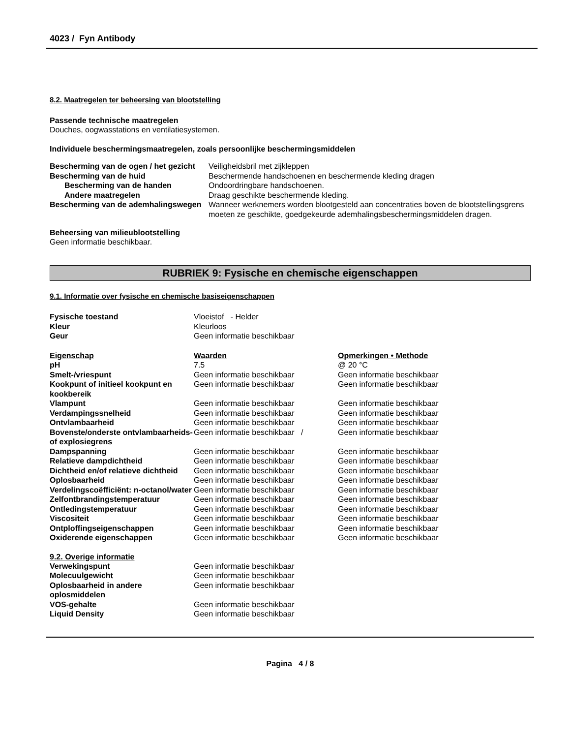4023 / Fyn Antibody
8.2. Maatregelen ter beheersing van blootstelling
Passende technische maatregelen
Douches, oogwasstations en ventilatiesystemen.
Individuele beschermingsmaatregelen, zoals persoonlijke beschermingsmiddelen
| Bescherming van de ogen / het gezicht | Veiligheidsbril met zijkleppen |
| Bescherming van de huid | Beschermende handschoenen en beschermende kleding dragen |
| Bescherming van de handen | Ondoordringbare handschoenen. |
| Andere maatregelen | Draag geschikte beschermende kleding. |
| Bescherming van de ademhalingswegen | Wanneer werknemers worden blootgesteld aan concentraties boven de blootstellingsgrens moeten ze geschikte, goedgekeurde ademhalingsbeschermingsmiddelen dragen. |
Beheersing van milieublootstelling
Geen informatie beschikbaar.
RUBRIEK 9: Fysische en chemische eigenschappen
9.1. Informatie over fysische en chemische basiseigenschappen
| Fysische toestand | Vloeistof - Helder |
| Kleur | Kleurloos |
| Geur | Geen informatie beschikbaar |
| Eigenschap | Waarden | Opmerkingen • Methode |
| --- | --- | --- |
| pH | 7.5 | @ 20 °C |
| Smelt-/vriespunt | Geen informatie beschikbaar | Geen informatie beschikbaar |
| Kookpunt of initieel kookpunt en kookbereik | Geen informatie beschikbaar | Geen informatie beschikbaar |
| Vlampunt | Geen informatie beschikbaar | Geen informatie beschikbaar |
| Verdampingssnelheid | Geen informatie beschikbaar | Geen informatie beschikbaar |
| Ontvlambaarheid | Geen informatie beschikbaar | Geen informatie beschikbaar |
| Bovenste/onderste ontvlambaarheids- of explosiegrens | Geen informatie beschikbaar / | Geen informatie beschikbaar |
| Dampspanning | Geen informatie beschikbaar | Geen informatie beschikbaar |
| Relatieve dampdichtheid | Geen informatie beschikbaar | Geen informatie beschikbaar |
| Dichtheid en/of relatieve dichtheid | Geen informatie beschikbaar | Geen informatie beschikbaar |
| Oplosbaarheid | Geen informatie beschikbaar | Geen informatie beschikbaar |
| Verdelingscoëfficiënt: n-octanol/water | Geen informatie beschikbaar | Geen informatie beschikbaar |
| Zelfontbrandingstemperatuur | Geen informatie beschikbaar | Geen informatie beschikbaar |
| Ontledingstemperatuur | Geen informatie beschikbaar | Geen informatie beschikbaar |
| Viscositeit | Geen informatie beschikbaar | Geen informatie beschikbaar |
| Ontploffingseigenschappen | Geen informatie beschikbaar | Geen informatie beschikbaar |
| Oxiderende eigenschappen | Geen informatie beschikbaar | Geen informatie beschikbaar |
9.2. Overige informatie
| Verwekingspunt | Geen informatie beschikbaar |
| Molecuulgewicht | Geen informatie beschikbaar |
| Oplosbaarheid in andere oplosmiddelen | Geen informatie beschikbaar |
| VOS-gehalte | Geen informatie beschikbaar |
| Liquid Density | Geen informatie beschikbaar |
Pagina 4 / 8